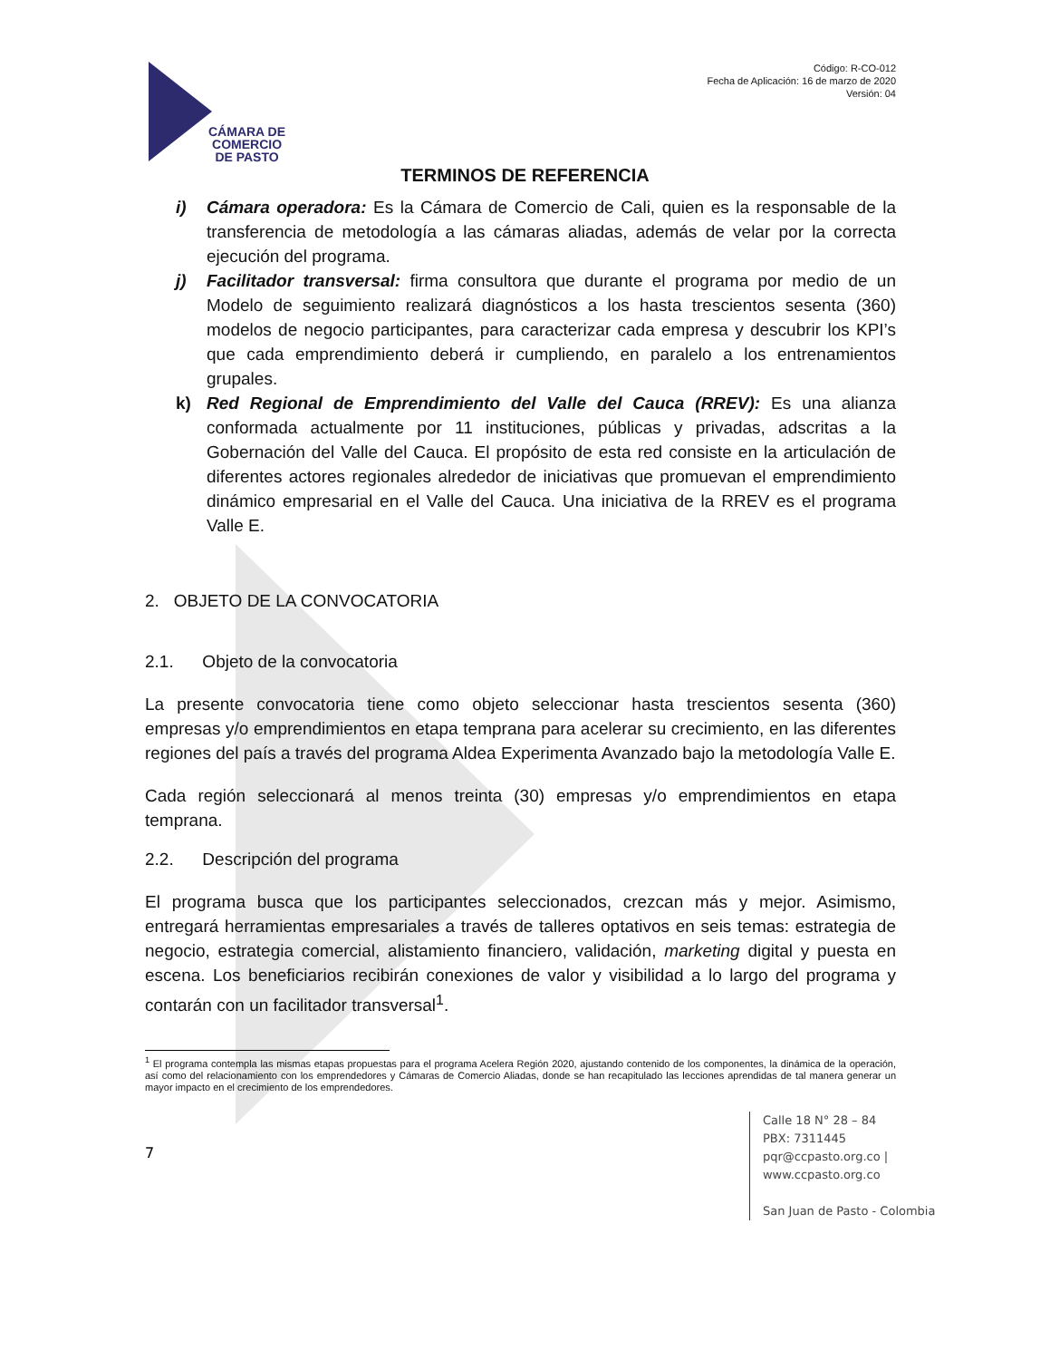CÁMARA DE
COMERCIO
DE PASTO
Código: R-CO-012
Fecha de Aplicación: 16 de marzo de 2020
Versión: 04
TERMINOS DE REFERENCIA
i) Cámara operadora: Es la Cámara de Comercio de Cali, quien es la responsable de la transferencia de metodología a las cámaras aliadas, además de velar por la correcta ejecución del programa.
j) Facilitador transversal: firma consultora que durante el programa por medio de un Modelo de seguimiento realizará diagnósticos a los hasta trescientos sesenta (360) modelos de negocio participantes, para caracterizar cada empresa y descubrir los KPI’s que cada emprendimiento deberá ir cumpliendo, en paralelo a los entrenamientos grupales.
k) Red Regional de Emprendimiento del Valle del Cauca (RREV): Es una alianza conformada actualmente por 11 instituciones, públicas y privadas, adscritas a la Gobernación del Valle del Cauca. El propósito de esta red consiste en la articulación de diferentes actores regionales alrededor de iniciativas que promuevan el emprendimiento dinámico empresarial en el Valle del Cauca. Una iniciativa de la RREV es el programa Valle E.
2. OBJETO DE LA CONVOCATORIA
2.1. Objeto de la convocatoria
La presente convocatoria tiene como objeto seleccionar hasta trescientos sesenta (360) empresas y/o emprendimientos en etapa temprana para acelerar su crecimiento, en las diferentes regiones del país a través del programa Aldea Experimenta Avanzado bajo la metodología Valle E.
Cada región seleccionará al menos treinta (30) empresas y/o emprendimientos en etapa temprana.
2.2. Descripción del programa
El programa busca que los participantes seleccionados, crezcan más y mejor. Asimismo, entregará herramientas empresariales a través de talleres optativos en seis temas: estrategia de negocio, estrategia comercial, alistamiento financiero, validación, marketing digital y puesta en escena. Los beneficiarios recibirán conexiones de valor y visibilidad a lo largo del programa y contarán con un facilitador transversal<sup>1</sup>.
<sup>1</sup> El programa contempla las mismas etapas propuestas para el programa Acelera Región 2020, ajustando contenido de los componentes, la dinámica de la operación, así como del relacionamiento con los emprendedores y Cámaras de Comercio Aliadas, donde se han recapitulado las lecciones aprendidas de tal manera generar un mayor impacto en el crecimiento de los emprendedores.
7
Calle 18 N° 28 – 84
PBX: 7311445
pqr@ccpasto.org.co | www.ccpasto.org.co
San Juan de Pasto - Colombia